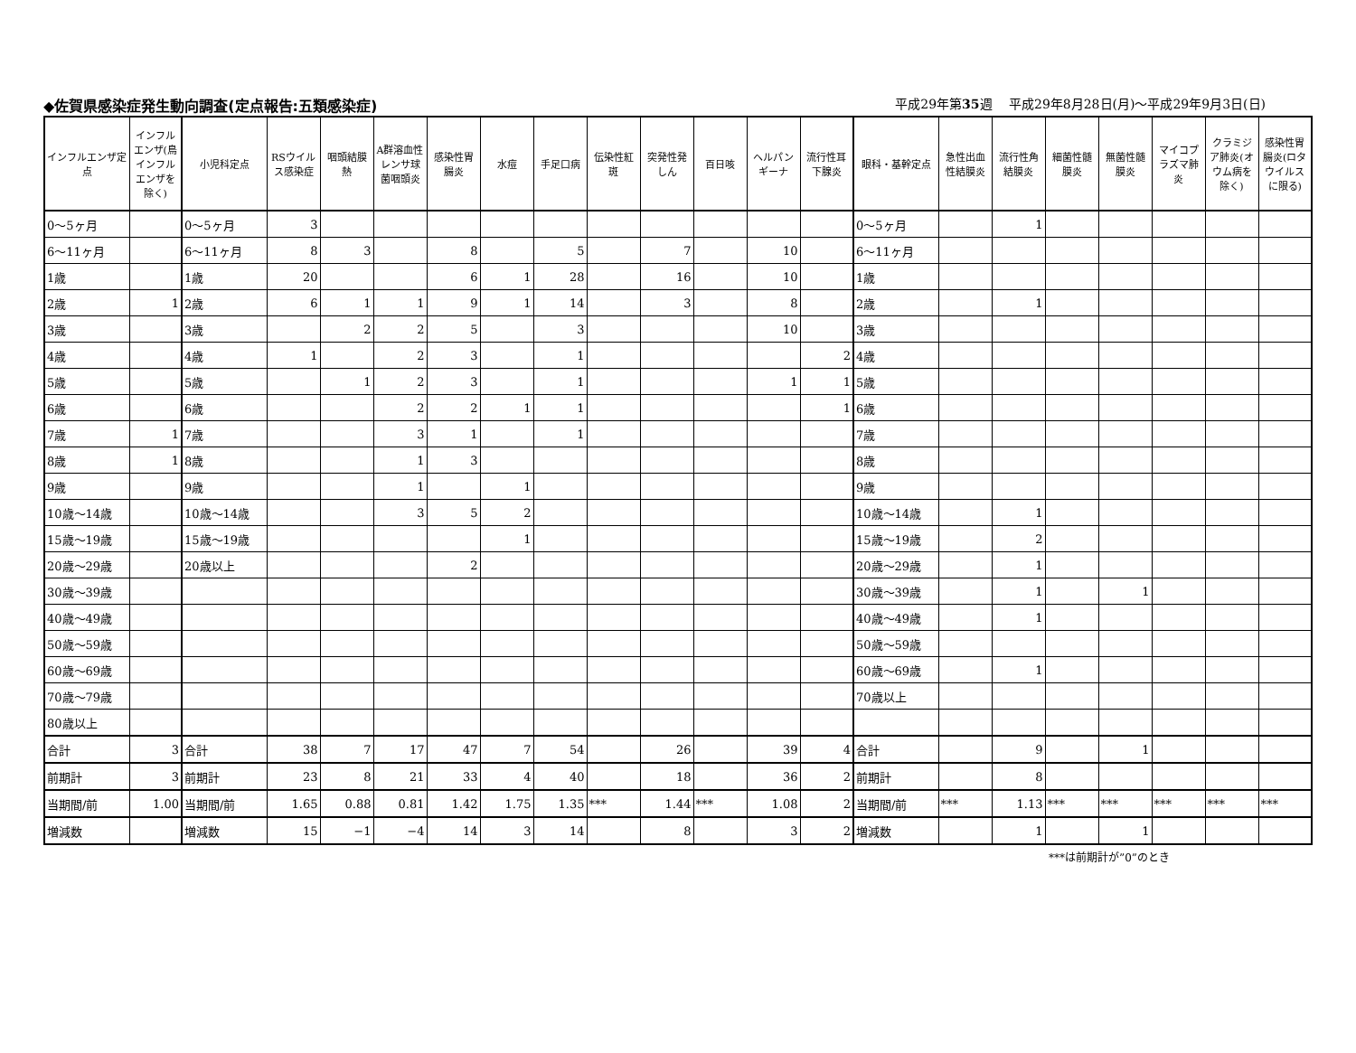◆佐賀県感染症発生動向調査(定点報告:五類感染症) 平成29年第35週　 平成29年8月28日(月)～平成29年9月3日(日)
| インフルエンザ定点 | インフルエンザ(鳥インフルエンザを除く) | 小児科定点 | RSウイルス感染症 | 咽頭結膜熱 | A群溶血性レンサ球菌咽頭炎 | 感染性胃腸炎 | 水痘 | 手足口病 | 伝染性紅斑 | 突発性発しん | 百日咳 | ヘルパンギーナ | 流行性耳下腺炎 | 眼科・基幹定点 | 急性出血性結膜炎 | 流行性角結膜炎 | 細菌性髄膜炎 | 無菌性髄膜炎 | マイコプラズマ肺炎 | クラミジア肺炎(オウム病を除く) | 感染性胃腸炎(ロタウイルスに限る) |
| --- | --- | --- | --- | --- | --- | --- | --- | --- | --- | --- | --- | --- | --- | --- | --- | --- | --- | --- | --- | --- | --- |
| 0～5ヶ月 | | 0～5ヶ月 | 3 | | | | | | | | | | | 0～5ヶ月 | | 1 | | | | | |
| 6～11ヶ月 | | 6～11ヶ月 | 8 | 3 | | 8 | | 5 | | 7 | | 10 | | 6～11ヶ月 | | | | | | | |
| 1歳 | | 1歳 | 20 | | | 6 | 1 | 28 | | 16 | | 10 | | 1歳 | | | | | | | |
| 2歳 | 1 | 2歳 | 6 | 1 | 1 | 9 | 1 | 14 | | 3 | | 8 | | 2歳 | | 1 | | | | | |
| 3歳 | | 3歳 | | 2 | 2 | 5 | | 3 | | | | 10 | | 3歳 | | | | | | | |
| 4歳 | | 4歳 | 1 | | 2 | 3 | | 1 | | | | | 2 | 4歳 | | | | | | | |
| 5歳 | | 5歳 | | 1 | 2 | 3 | | 1 | | | | 1 | 1 | 5歳 | | | | | | | |
| 6歳 | | 6歳 | | | 2 | 2 | 1 | 1 | | | | | 1 | 6歳 | | | | | | | |
| 7歳 | 1 | 7歳 | | | 3 | 1 | | 1 | | | | | | 7歳 | | | | | | | |
| 8歳 | 1 | 8歳 | | | 1 | 3 | | | | | | | | 8歳 | | | | | | | |
| 9歳 | | 9歳 | | | 1 | | 1 | | | | | | | 9歳 | | | | | | | |
| 10歳～14歳 | | 10歳～14歳 | | | 3 | 5 | 2 | | | | | | | 10歳～14歳 | | 1 | | | | | |
| 15歳～19歳 | | 15歳～19歳 | | | | | 1 | | | | | | | 15歳～19歳 | | 2 | | | | | |
| 20歳～29歳 | | 20歳以上 | | | | 2 | | | | | | | | 20歳～29歳 | | 1 | | | | | |
| 30歳～39歳 | | | | | | | | | | | | | | 30歳～39歳 | | 1 | | 1 | | | |
| 40歳～49歳 | | | | | | | | | | | | | | 40歳～49歳 | | 1 | | | | | |
| 50歳～59歳 | | | | | | | | | | | | | | 50歳～59歳 | | | | | | | |
| 60歳～69歳 | | | | | | | | | | | | | | 60歳～69歳 | | 1 | | | | | |
| 70歳～79歳 | | | | | | | | | | | | | | 70歳以上 | | | | | | | |
| 80歳以上 | | | | | | | | | | | | | | | | | | | | | |
| 合計 | 3 | 合計 | 38 | 7 | 17 | 47 | 7 | 54 | | 26 | | 39 | 4 | 合計 | | 9 | | 1 | | | |
| 前期計 | 3 | 前期計 | 23 | 8 | 21 | 33 | 4 | 40 | | 18 | | 36 | 2 | 前期計 | | 8 | | | | | |
| 当期間/前 | 1.00 | 当期間/前 | 1.65 | 0.88 | 0.81 | 1.42 | 1.75 | 1.35 | *** | 1.44 | *** | 1.08 | 2 | 当期間/前 | *** | 1.13 | *** | *** | *** | *** | *** |
| 増減数 | | 増減数 | 15 | −1 | −4 | 14 | 3 | 14 | | 8 | | 3 | 2 | 増減数 | | 1 | | 1 | | | |
***は前期計が”0”のとき